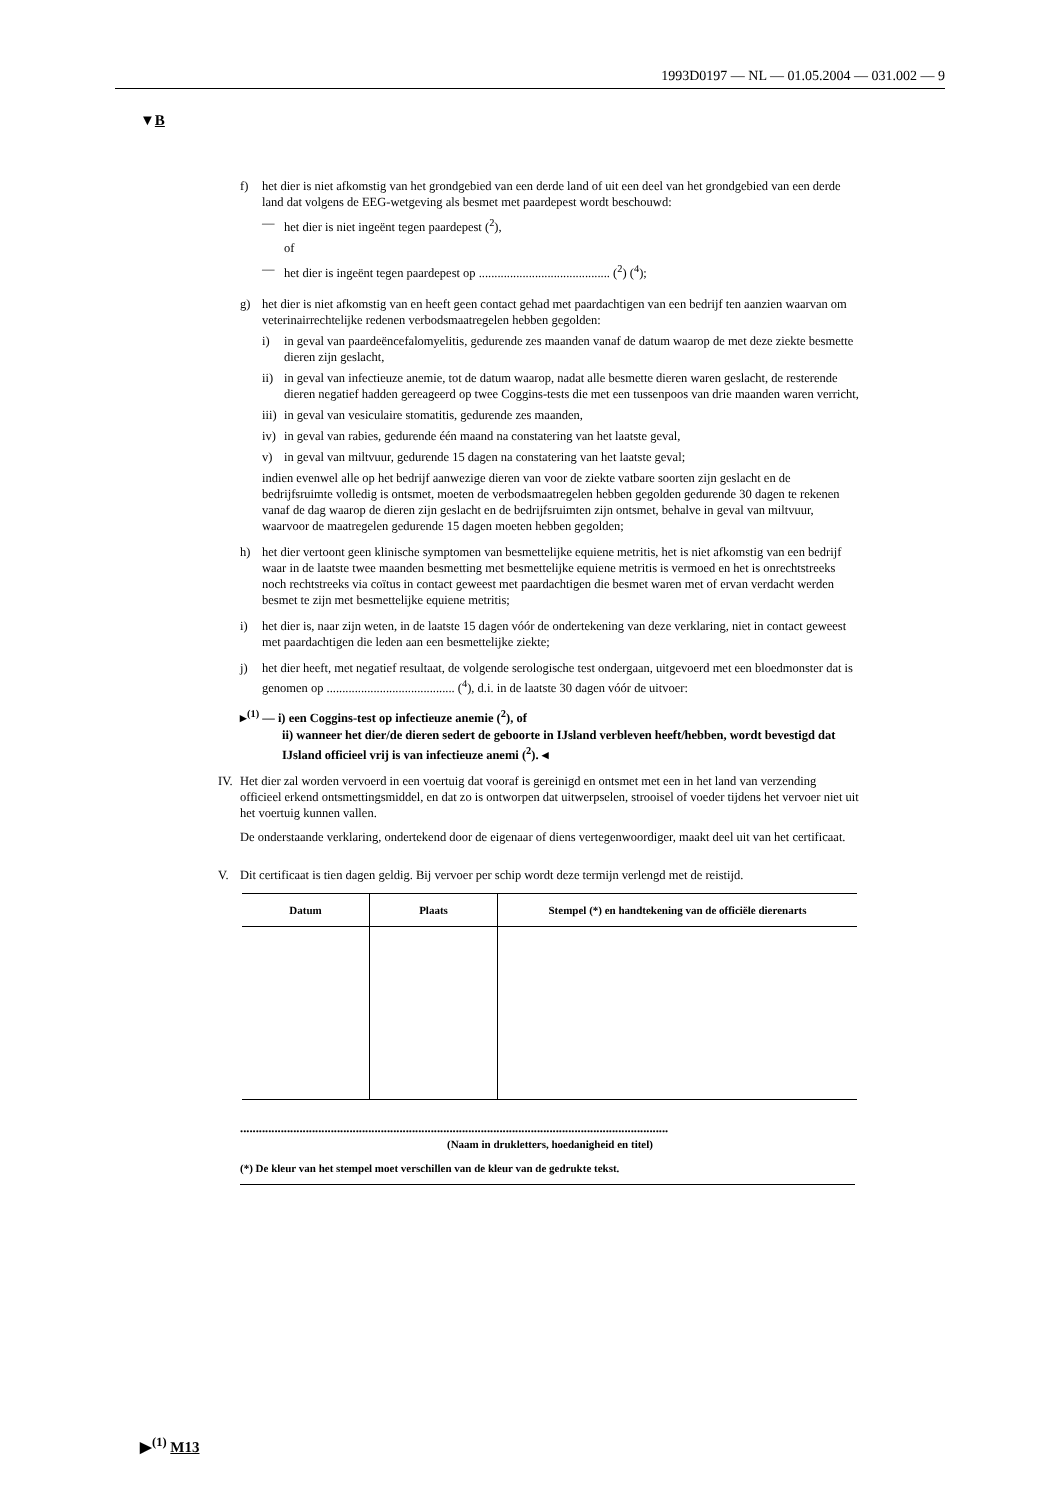1993D0197 — NL — 01.05.2004 — 031.002 — 9
▼B
f) het dier is niet afkomstig van het grondgebied van een derde land of uit een deel van het grondgebied van een derde land dat volgens de EEG-wetgeving als besmet met paardepest wordt beschouwd:
— het dier is niet ingeënt tegen paardepest (<sup>2</sup>),
of
— het dier is ingeënt tegen paardepest op .......................................... (<sup>2</sup>) (<sup>4</sup>);
g) het dier is niet afkomstig van en heeft geen contact gehad met paardachtigen van een bedrijf ten aanzien waarvan om veterinairrechtelijke redenen verbodsmaatregelen hebben gegolden:
i) in geval van paardeëncefalomyelitis, gedurende zes maanden vanaf de datum waarop de met deze ziekte besmette dieren zijn geslacht,
ii) in geval van infectieuze anemie, tot de datum waarop, nadat alle besmette dieren waren geslacht, de resterende dieren negatief hadden gereageerd op twee Coggins-tests die met een tussenpoos van drie maanden waren verricht,
iii) in geval van vesiculaire stomatitis, gedurende zes maanden,
iv) in geval van rabies, gedurende één maand na constatering van het laatste geval,
v) in geval van miltvuur, gedurende 15 dagen na constatering van het laatste geval;
indien evenwel alle op het bedrijf aanwezige dieren van voor de ziekte vatbare soorten zijn geslacht en de bedrijfsruimte volledig is ontsmet, moeten de verbodsmaatregelen hebben gegolden gedurende 30 dagen te rekenen vanaf de dag waarop de dieren zijn geslacht en de bedrijfsruimten zijn ontsmet, behalve in geval van miltvuur, waarvoor de maatregelen gedurende 15 dagen moeten hebben gegolden;
h) het dier vertoont geen klinische symptomen van besmettelijke equiene metritis, het is niet afkomstig van een bedrijf waar in de laatste twee maanden besmetting met besmettelijke equiene metritis is vermoed en het is onrechtstreeks noch rechtstreeks via coïtus in contact geweest met paardachtigen die besmet waren met of ervan verdacht werden besmet te zijn met besmettelijke equiene metritis;
i) het dier is, naar zijn weten, in de laatste 15 dagen vóór de ondertekening van deze verklaring, niet in contact geweest met paardachtigen die leden aan een besmettelijke ziekte;
j) het dier heeft, met negatief resultaat, de volgende serologische test ondergaan, uitgevoerd met een bloedmonster dat is genomen op ......................................... (<sup>4</sup>), d.i. in de laatste 30 dagen vóór de uitvoer:
▸<sup>(1)</sup> — i) een Coggins-test op infectieuze anemie (<sup>2</sup>), of
ii) wanneer het dier/de dieren sedert de geboorte in IJsland verbleven heeft/hebben, wordt bevestigd dat IJsland officieel vrij is van infectieuze anemi (<sup>2</sup>). ◂
IV.
Het dier zal worden vervoerd in een voertuig dat vooraf is gereinigd en ontsmet met een in het land van verzending officieel erkend ontsmettingsmiddel, en dat zo is ontworpen dat uitwerpselen, strooisel of voeder tijdens het vervoer niet uit het voertuig kunnen vallen.
De onderstaande verklaring, ondertekend door de eigenaar of diens vertegenwoordiger, maakt deel uit van het certificaat.
V. Dit certificaat is tien dagen geldig. Bij vervoer per schip wordt deze termijn verlengd met de reistijd.
| Datum | Plaats | Stempel (*) en handtekening van de officiële dierenarts |
| --- | --- | --- |
.........................................................................................................................................
(Naam in drukletters, hoedanigheid en titel)
(*) De kleur van het stempel moet verschillen van de kleur van de gedrukte tekst.
▶<sup>(1)</sup> M13